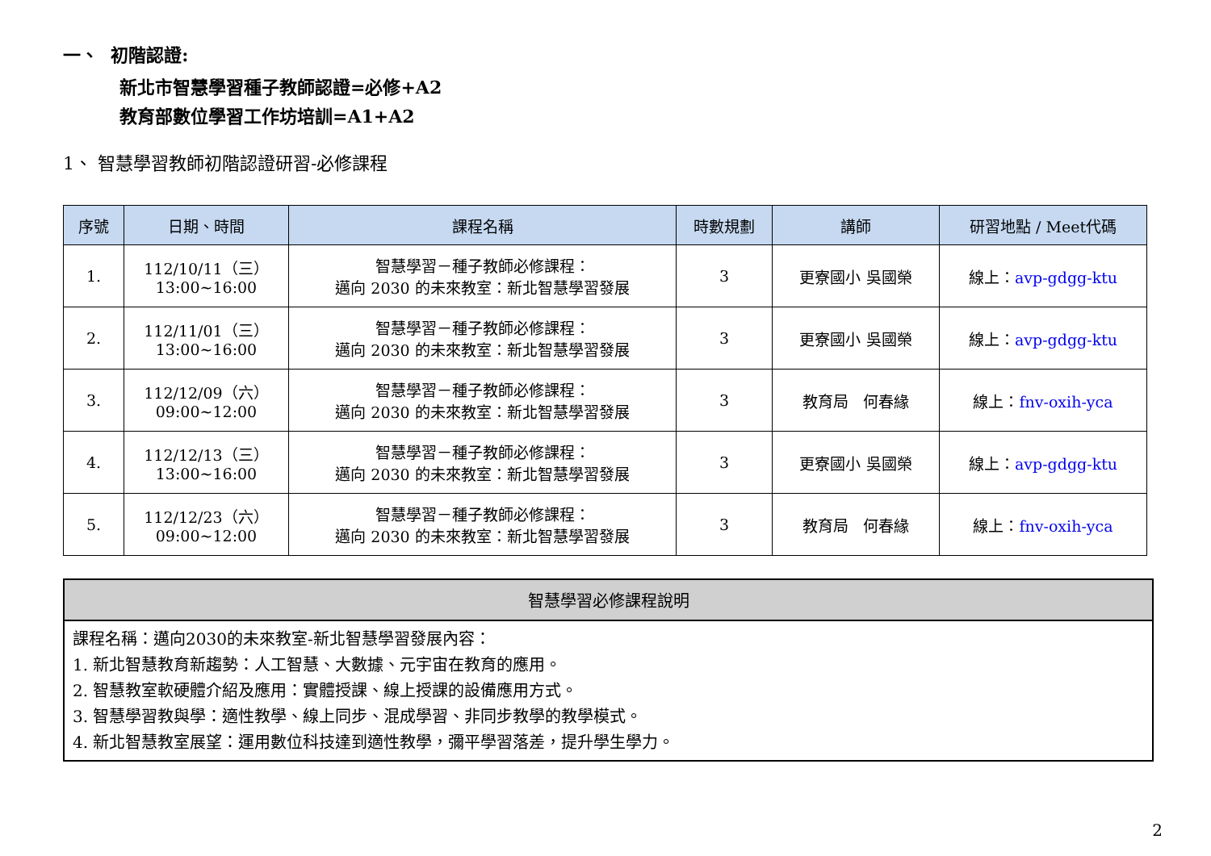一、 初階認證:
新北市智慧學習種子教師認證=必修+A2
教育部數位學習工作坊培訓=A1+A2
1、 智慧學習教師初階認證研習-必修課程
| 序號 | 日期、時間 | 課程名稱 | 時數規劃 | 講師 | 研習地點 / Meet代碼 |
| --- | --- | --- | --- | --- | --- |
| 1. | 112/10/11（三） 13:00~16:00 | 智慧學習－種子教師必修課程： 邁向 2030 的未來教室：新北智慧學習發展 | 3 | 更寮國小 吳國榮 | 線上： avp-gdgg-ktu |
| 2. | 112/11/01（三） 13:00~16:00 | 智慧學習－種子教師必修課程： 邁向 2030 的未來教室：新北智慧學習發展 | 3 | 更寮國小 吳國榮 | 線上： avp-gdgg-ktu |
| 3. | 112/12/09（六） 09:00~12:00 | 智慧學習－種子教師必修課程： 邁向 2030 的未來教室：新北智慧學習發展 | 3 | 教育局 何春緣 | 線上： fnv-oxih-yca |
| 4. | 112/12/13（三） 13:00~16:00 | 智慧學習－種子教師必修課程： 邁向 2030 的未來教室：新北智慧學習發展 | 3 | 更寮國小 吳國榮 | 線上： avp-gdgg-ktu |
| 5. | 112/12/23（六） 09:00~12:00 | 智慧學習－種子教師必修課程： 邁向 2030 的未來教室：新北智慧學習發展 | 3 | 教育局 何春緣 | 線上： fnv-oxih-yca |
智慧學習必修課程說明
課程名稱：邁向2030的未來教室-新北智慧學習發展內容：
1. 新北智慧教育新趨勢：人工智慧、大數據、元宇宙在教育的應用。
2. 智慧教室軟硬體介紹及應用：實體授課、線上授課的設備應用方式。
3. 智慧學習教與學：適性教學、線上同步、混成學習、非同步教學的教學模式。
4. 新北智慧教室展望：運用數位科技達到適性教學，彌平學習落差，提升學生學力。
2